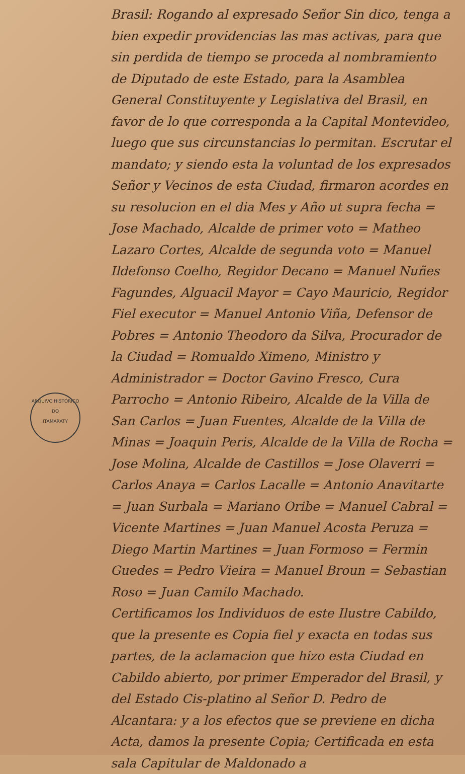Brasil: Rogando al expresado Señor Sin dico, tenga a bien expedir providencias las mas activas, para que sin perdida de tiempo se proceda al nombramiento de Diputado de este Estado, para la Asamblea General Constituyente y Legislativa del Brasil, en favor de lo que corresponda a la Capital Montevideo, luego que sus circunstancias lo permitan. Escrutar el mandato; y siendo esta la voluntad de los expresados Señor y Vecinos de esta Ciudad, firmaron acordes en su resolucion en el dia Mes y Año ut supra fecha = Jose Machado, Alcalde de primer voto = Matheo Lazaro Cortes, Alcalde de segunda voto = Manuel Ildefonso Coelho, Regidor Decano = Manuel Nuñes Fagundes, Alguacil Mayor = Cayo Mauricio, Regidor Fiel executor = Manuel Antonio Viña, Defensor de Pobres = Antonio Theodoro da Silva, Procurador de la Ciudad = Romualdo Ximeno, Ministro y Administrador = Doctor Gavino Fresco, Cura Parrocho = Antonio Ribeiro, Alcalde de la Villa de San Carlos = Juan Fuentes, Alcalde de la Villa de Minas = Joaquin Peris, Alcalde de la Villa de Rocha = Jose Molina, Alcalde de Castillos = Jose Olaverri = Carlos Anaya = Carlos Lacalle = Antonio Anavitarte = Juan Surbala = Mariano Oribe = Manuel Cabral = Vicente Martines = Juan Manuel Acosta Peruza = Diego Martin Martines = Juan Formoso = Fermin Guedes = Pedro Vieira = Manuel Broun = Sebastian Roso = Juan Camilo Machado.
Certificamos los Individuos de este Ilustre Cabildo, que la presente es Copia fiel y exacta en todas sus partes, de la aclamacion que hizo esta Ciudad en Cabildo abierto, por primer Emperador del Brasil, y del Estado Cis-platino al Señor D. Pedro de Alcantara: y a los efectos que se previene en dicha Acta, damos la presente Copia; Certificada en esta sala Capitular de Maldonado a
ARQUIVO HISTÓRICO
DO
ITAMARATY